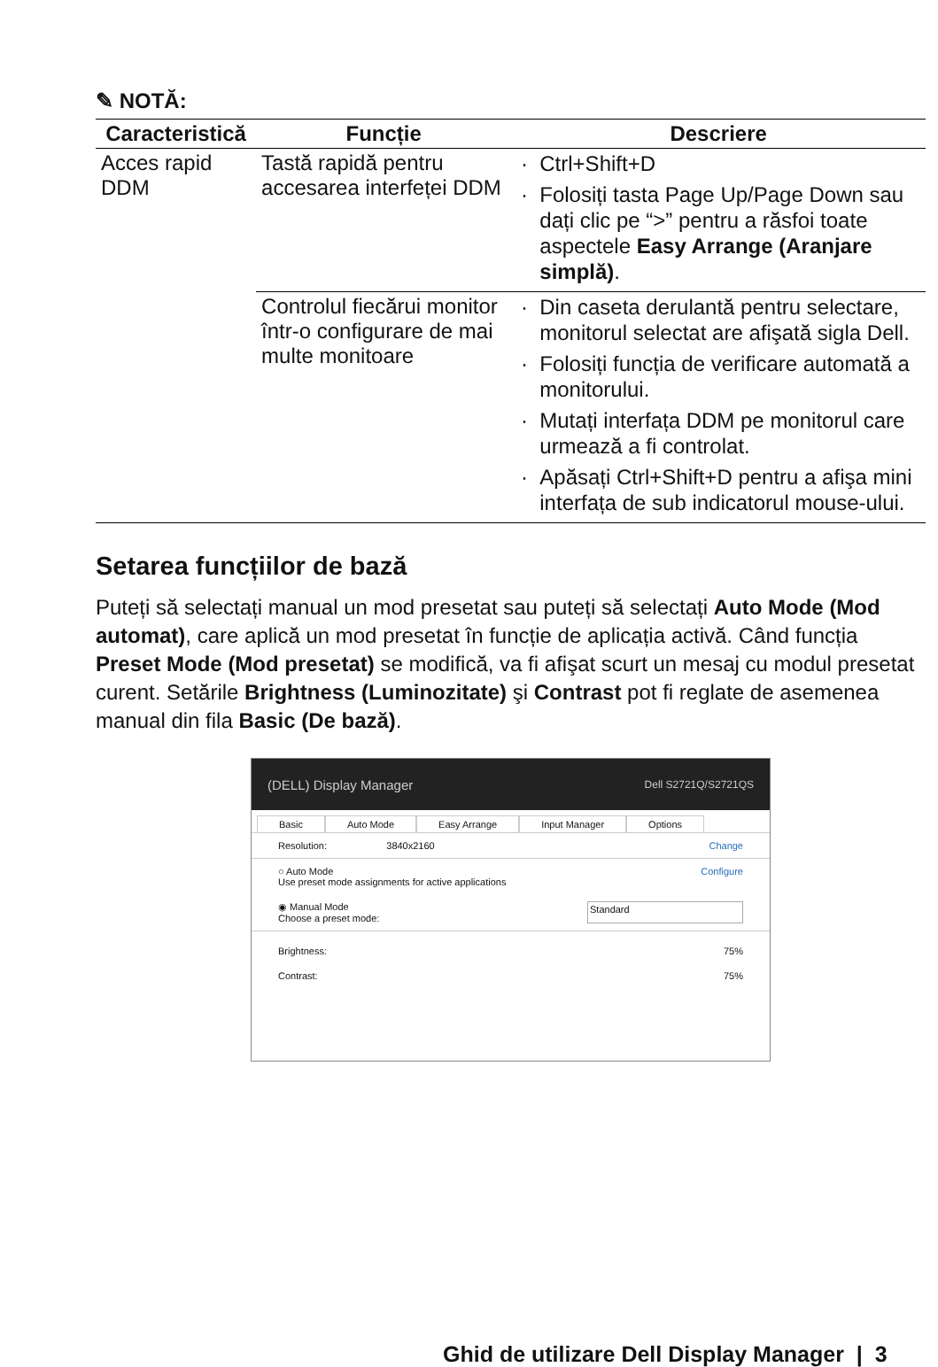✎ NOTĂ:
| Caracteristică | Funcție | Descriere |
| --- | --- | --- |
| Acces rapid DDM | Tastă rapidă pentru accesarea interfeței DDM | Ctrl+Shift+D Folosiți tasta Page Up/Page Down sau dați clic pe “>” pentru a răsfoi toate aspectele Easy Arrange (Aranjare simplă) . |
| | Controlul fiecărui monitor într-o configurare de mai multe monitoare | Din caseta derulantă pentru selectare, monitorul selectat are afişată sigla Dell. Folosiți funcția de verificare automată a monitorului. Mutați interfața DDM pe monitorul care urmează a fi controlat. Apăsați Ctrl+Shift+D pentru a afişa mini interfața de sub indicatorul mouse-ului. |
Setarea funcțiilor de bază
Puteți să selectați manual un mod presetat sau puteți să selectați Auto Mode (Mod automat), care aplică un mod presetat în funcție de aplicația activă. Când funcția Preset Mode (Mod presetat) se modifică, va fi afişat scurt un mesaj cu modul presetat curent. Setările Brightness (Luminozitate) şi Contrast pot fi reglate de asemenea manual din fila Basic (De bază).
(DELL) Display Manager Dell S2721Q/S2721QS
Basic Auto Mode Easy Arrange Input Manager Options
Resolution: 3840x2160 Change
○ Auto Mode
Use preset mode assignments for active applications Configure
◉ Manual Mode
Choose a preset mode: Standard
Brightness: 75%
Contrast: 75%
Ghid de utilizare Dell Display Manager | 3